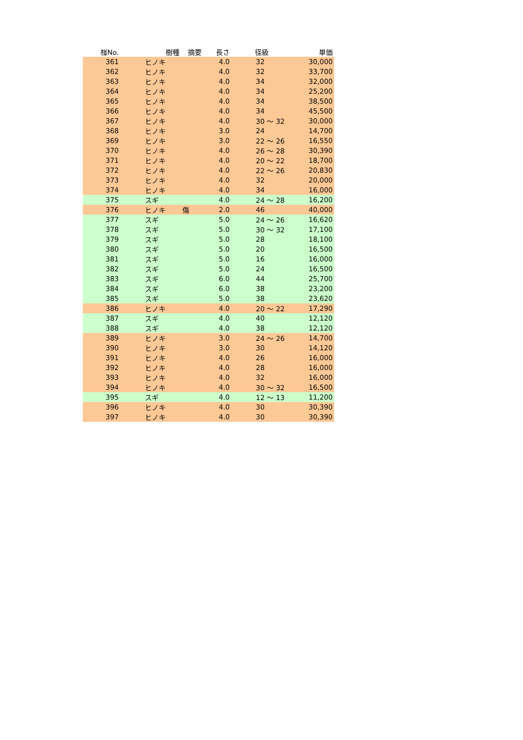| 椪No. | 樹種 | 摘要 | 長さ | 径級 | 単価 |
| --- | --- | --- | --- | --- | --- |
| 361 | ヒノキ | | 4.0 | 32 | 30,000 |
| 362 | ヒノキ | | 4.0 | 32 | 33,700 |
| 363 | ヒノキ | | 4.0 | 34 | 32,000 |
| 364 | ヒノキ | | 4.0 | 34 | 25,200 |
| 365 | ヒノキ | | 4.0 | 34 | 38,500 |
| 366 | ヒノキ | | 4.0 | 34 | 45,500 |
| 367 | ヒノキ | | 4.0 | 30 ～ 32 | 30,000 |
| 368 | ヒノキ | | 3.0 | 24 | 14,700 |
| 369 | ヒノキ | | 3.0 | 22 ～ 26 | 16,550 |
| 370 | ヒノキ | | 4.0 | 26 ～ 28 | 30,390 |
| 371 | ヒノキ | | 4.0 | 20 ～ 22 | 18,700 |
| 372 | ヒノキ | | 4.0 | 22 ～ 26 | 20,830 |
| 373 | ヒノキ | | 4.0 | 32 | 20,000 |
| 374 | ヒノキ | | 4.0 | 34 | 16,000 |
| 375 | スギ | | 4.0 | 24 ～ 28 | 16,200 |
| 376 | ヒノキ | 傷 | 2.0 | 46 | 40,000 |
| 377 | スギ | | 5.0 | 24 ～ 26 | 16,620 |
| 378 | スギ | | 5.0 | 30 ～ 32 | 17,100 |
| 379 | スギ | | 5.0 | 28 | 18,100 |
| 380 | スギ | | 5.0 | 20 | 16,500 |
| 381 | スギ | | 5.0 | 16 | 16,000 |
| 382 | スギ | | 5.0 | 24 | 16,500 |
| 383 | スギ | | 6.0 | 44 | 25,700 |
| 384 | スギ | | 6.0 | 38 | 23,200 |
| 385 | スギ | | 5.0 | 38 | 23,620 |
| 386 | ヒノキ | | 4.0 | 20 ～ 22 | 17,290 |
| 387 | スギ | | 4.0 | 40 | 12,120 |
| 388 | スギ | | 4.0 | 38 | 12,120 |
| 389 | ヒノキ | | 3.0 | 24 ～ 26 | 14,700 |
| 390 | ヒノキ | | 3.0 | 30 | 14,120 |
| 391 | ヒノキ | | 4.0 | 26 | 16,000 |
| 392 | ヒノキ | | 4.0 | 28 | 16,000 |
| 393 | ヒノキ | | 4.0 | 32 | 16,000 |
| 394 | ヒノキ | | 4.0 | 30 ～ 32 | 16,500 |
| 395 | スギ | | 4.0 | 12 ～ 13 | 11,200 |
| 396 | ヒノキ | | 4.0 | 30 | 30,390 |
| 397 | ヒノキ | | 4.0 | 30 | 30,390 |